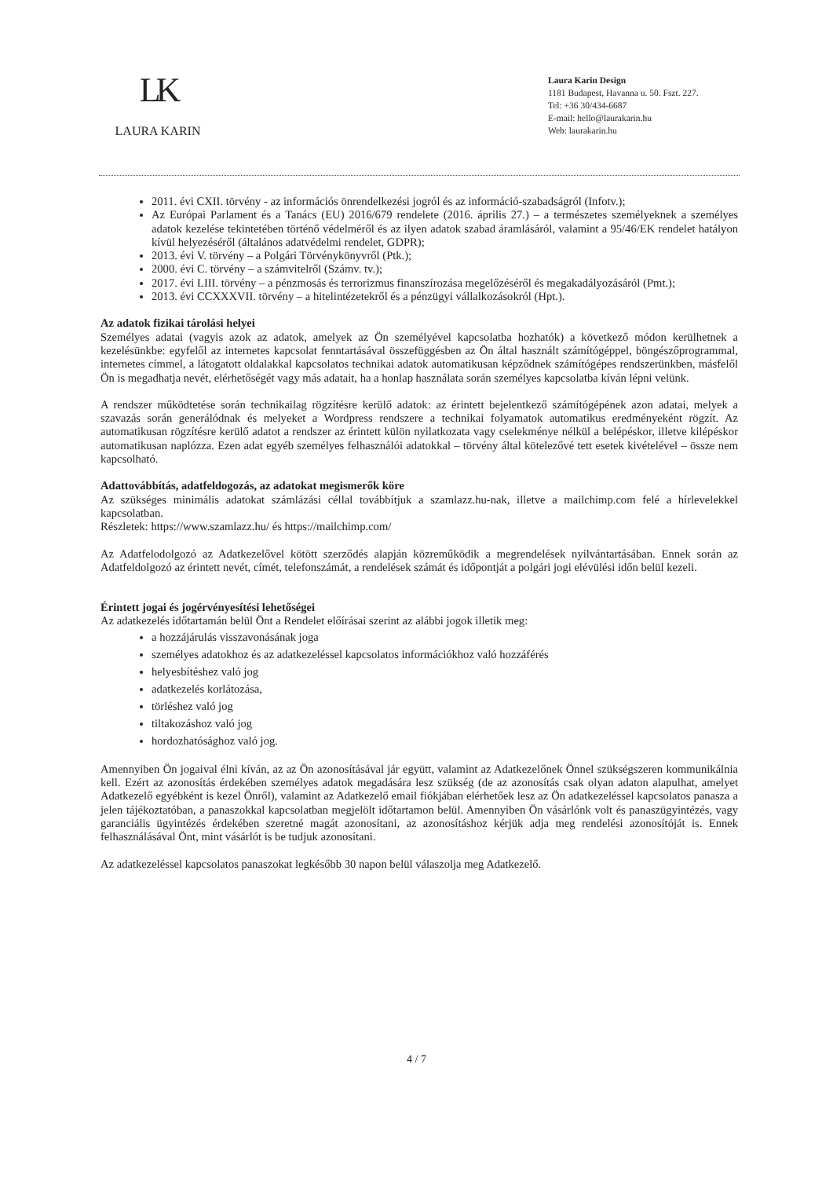LK
LAURA KARIN
Laura Karin Design
1181 Budapest, Havanna u. 50. Fszt. 227.
Tel: +36 30/434-6687
E-mail: hello@laurakarin.hu
Web: laurakarin.hu
2011. évi CXII. törvény - az információs önrendelkezési jogról és az információ-szabadságról (Infotv.);
Az Európai Parlament és a Tanács (EU) 2016/679 rendelete (2016. április 27.) – a természetes személyeknek a személyes adatok kezelése tekintetében történő védelméről és az ilyen adatok szabad áramlásáról, valamint a 95/46/EK rendelet hatályon kívül helyezéséről (általános adatvédelmi rendelet, GDPR);
2013. évi V. törvény – a Polgári Törvénykönyvről (Ptk.);
2000. évi C. törvény – a számvitelről (Számv. tv.);
2017. évi LIII. törvény – a pénzmosás és terrorizmus finanszírozása megelőzéséről és megakadályozásáról (Pmt.);
2013. évi CCXXXVII. törvény – a hitelintézetekről és a pénzügyi vállalkozásokról (Hpt.).
Az adatok fizikai tárolási helyei
Személyes adatai (vagyis azok az adatok, amelyek az Ön személyével kapcsolatba hozhatók) a következő módon kerülhetnek a kezelésünkbe: egyfelől az internetes kapcsolat fenntartásával összefüggésben az Ön által használt számítógéppel, böngészőprogrammal, internetes címmel, a látogatott oldalakkal kapcsolatos technikai adatok automatikusan képződnek számítógépes rendszerünkben, másfelől Ön is megadhatja nevét, elérhetőségét vagy más adatait, ha a honlap használata során személyes kapcsolatba kíván lépni velünk.
A rendszer működtetése során technikailag rögzítésre kerülő adatok: az érintett bejelentkező számítógépének azon adatai, melyek a szavazás során generálódnak és melyeket a Wordpress rendszere a technikai folyamatok automatikus eredményeként rögzít. Az automatikusan rögzítésre kerülő adatot a rendszer az érintett külön nyilatkozata vagy cselekménye nélkül a belépéskor, illetve kilépéskor automatikusan naplózza. Ezen adat egyéb személyes felhasználói adatokkal – törvény által kötelezővé tett esetek kivételével – össze nem kapcsolható.
Adattovábbítás, adatfeldogozás, az adatokat megismerők köre
Az szükséges minimális adatokat számlázási céllal továbbítjuk a szamlazz.hu-nak, illetve a mailchimp.com felé a hírlevelekkel kapcsolatban.
Részletek: https://www.szamlazz.hu/ és https://mailchimp.com/
Az Adatfelodolgozó az Adatkezelővel kötött szerződés alapján közreműködik a megrendelések nyilvántartásában. Ennek során az Adatfeldolgozó az érintett nevét, címét, telefonszámát, a rendelések számát és időpontját a polgári jogi elévülési időn belül kezeli.
Érintett jogai és jogérvényesítési lehetőségei
Az adatkezelés időtartamán belül Önt a Rendelet előírásai szerint az alábbi jogok illetik meg:
a hozzájárulás visszavonásának joga
személyes adatokhoz és az adatkezeléssel kapcsolatos információkhoz való hozzáférés
helyesbítéshez való jog
adatkezelés korlátozása,
törléshez való jog
tiltakozáshoz való jog
hordozhatósághoz való jog.
Amennyiben Ön jogaival élni kíván, az az Ön azonosításával jár együtt, valamint az Adatkezelőnek Önnel szükségszeren kommunikálnia kell. Ezért az azonosítás érdekében személyes adatok megadására lesz szükség (de az azonosítás csak olyan adaton alapulhat, amelyet Adatkezelő egyébként is kezel Önről), valamint az Adatkezelő email fiókjában elérhetőek lesz az Ön adatkezeléssel kapcsolatos panasza a jelen tájékoztatóban, a panaszokkal kapcsolatban megjelölt időtartamon belül. Amennyiben Ön vásárlónk volt és panaszügyintézés, vagy garanciális ügyintézés érdekében szeretné magát azonosítani, az azonosításhoz kérjük adja meg rendelési azonosítóját is. Ennek felhasználásával Önt, mint vásárlót is be tudjuk azonosítani.
Az adatkezeléssel kapcsolatos panaszokat legkésőbb 30 napon belül válaszolja meg Adatkezelő.
4 / 7